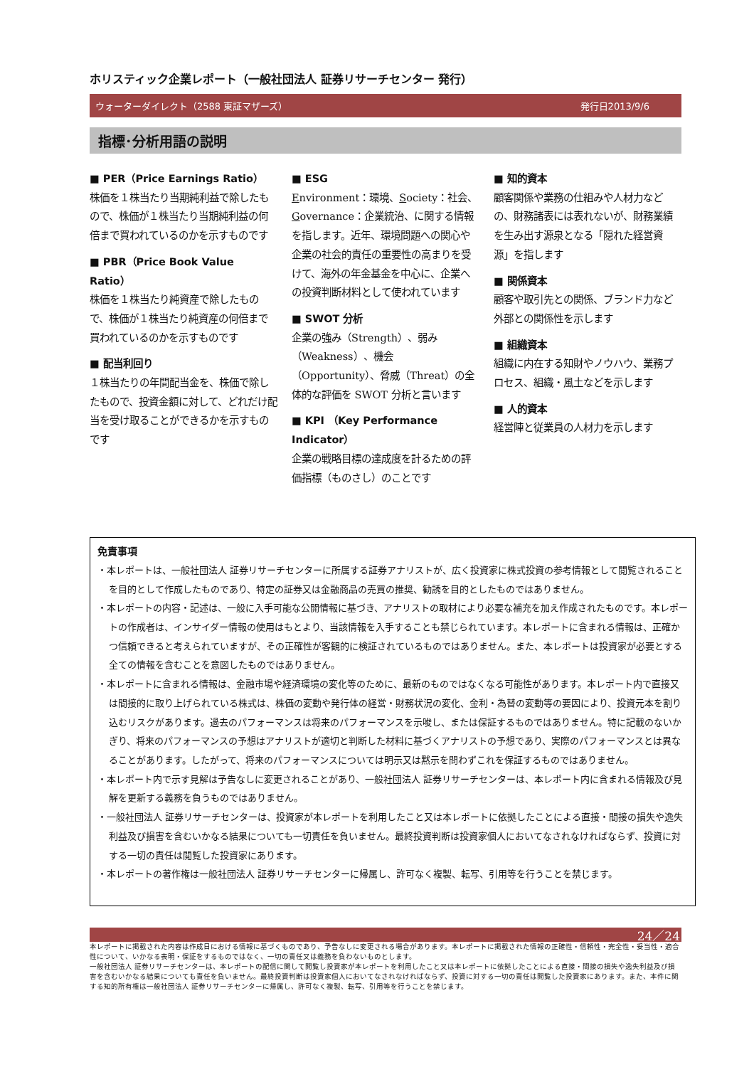ホリスティック企業レポート（一般社団法人 証券リサーチセンター 発行）
ウォーターダイレクト（2588 東証マザーズ） 発行日2013/9/6
指標･分析用語の説明
■ PER（Price Earnings Ratio）
株価を１株当たり当期純利益で除したもので、株価が１株当たり当期純利益の何倍まで買われているのかを示すものです
■ PBR（Price Book Value Ratio）
株価を１株当たり純資産で除したもので、株価が１株当たり純資産の何倍まで買われているのかを示すものです
■ 配当利回り
１株当たりの年間配当金を、株価で除したもので、投資金額に対して、どれだけ配当を受け取ることができるかを示すものです
■ ESG
Environment：環境、Society：社会、Governance：企業統治、に関する情報を指します。近年、環境問題への関心や企業の社会的責任の重要性の高まりを受けて、海外の年金基金を中心に、企業への投資判断材料として使われています
■ SWOT 分析
企業の強み（Strength）、弱み（Weakness）、機会（Opportunity）、脅威（Threat）の全体的な評価を SWOT 分析と言います
■ KPI （Key Performance Indicator）
企業の戦略目標の達成度を計るための評価指標（ものさし）のことです
■ 知的資本
顧客関係や業務の仕組みや人材力などの、財務諸表には表れないが、財務業績を生み出す源泉となる「隠れた経営資源」を指します
■ 関係資本
顧客や取引先との関係、ブランド力など外部との関係性を示します
■ 組織資本
組織に内在する知財やノウハウ、業務プロセス、組織・風土などを示します
■ 人的資本
経営陣と従業員の人材力を示します
免責事項
・本レポートは、一般社団法人 証券リサーチセンターに所属する証券アナリストが、広く投資家に株式投資の参考情報として閲覧されることを目的として作成したものであり、特定の証券又は金融商品の売買の推奨、勧誘を目的としたものではありません。
・本レポートの内容・記述は、一般に入手可能な公開情報に基づき、アナリストの取材により必要な補充を加え作成されたものです。本レポートの作成者は、インサイダー情報の使用はもとより、当該情報を入手することも禁じられています。本レポートに含まれる情報は、正確かつ信頼できると考えられていますが、その正確性が客観的に検証されているものではありません。また、本レポートは投資家が必要とする全ての情報を含むことを意図したものではありません。
・本レポートに含まれる情報は、金融市場や経済環境の変化等のために、最新のものではなくなる可能性があります。本レポート内で直接又は間接的に取り上げられている株式は、株価の変動や発行体の経営・財務状況の変化、金利・為替の変動等の要因により、投資元本を割り込むリスクがあります。過去のパフォーマンスは将来のパフォーマンスを示唆し、または保証するものではありません。特に記載のないかぎり、将来のパフォーマンスの予想はアナリストが適切と判断した材料に基づくアナリストの予想であり、実際のパフォーマンスとは異なることがあります。したがって、将来のパフォーマンスについては明示又は黙示を問わずこれを保証するものではありません。
・本レポート内で示す見解は予告なしに変更されることがあり、一般社団法人 証券リサーチセンターは、本レポート内に含まれる情報及び見解を更新する義務を負うものではありません。
・一般社団法人 証券リサーチセンターは、投資家が本レポートを利用したこと又は本レポートに依拠したことによる直接・間接の損失や逸失利益及び損害を含むいかなる結果についても一切責任を負いません。最終投資判断は投資家個人においてなされなければならず、投資に対する一切の責任は閲覧した投資家にあります。
・本レポートの著作権は一般社団法人 証券リサーチセンターに帰属し、許可なく複製、転写、引用等を行うことを禁じます。
24／24
本レポートに掲載された内容は作成日における情報に基づくものであり、予告なしに変更される場合があります。本レポートに掲載された情報の正確性・信頼性・完全性・妥当性・適合性について、いかなる表明・保証をするものではなく、一切の責任又は義務を負わないものとします。
一般社団法人 証券リサーチセンターは、本レポートの配信に関して閲覧し投資家が本レポートを利用したこと又は本レポートに依拠したことによる直接・間接の損失や逸失利益及び損害を含むいかなる結果についても責任を負いません。最終投資判断は投資家個人においてなされなければならず、投資に対する一切の責任は閲覧した投資家にあります。また、本件に関する知的所有権は一般社団法人 証券リサーチセンターに帰属し、許可なく複製、転写、引用等を行うことを禁じます。